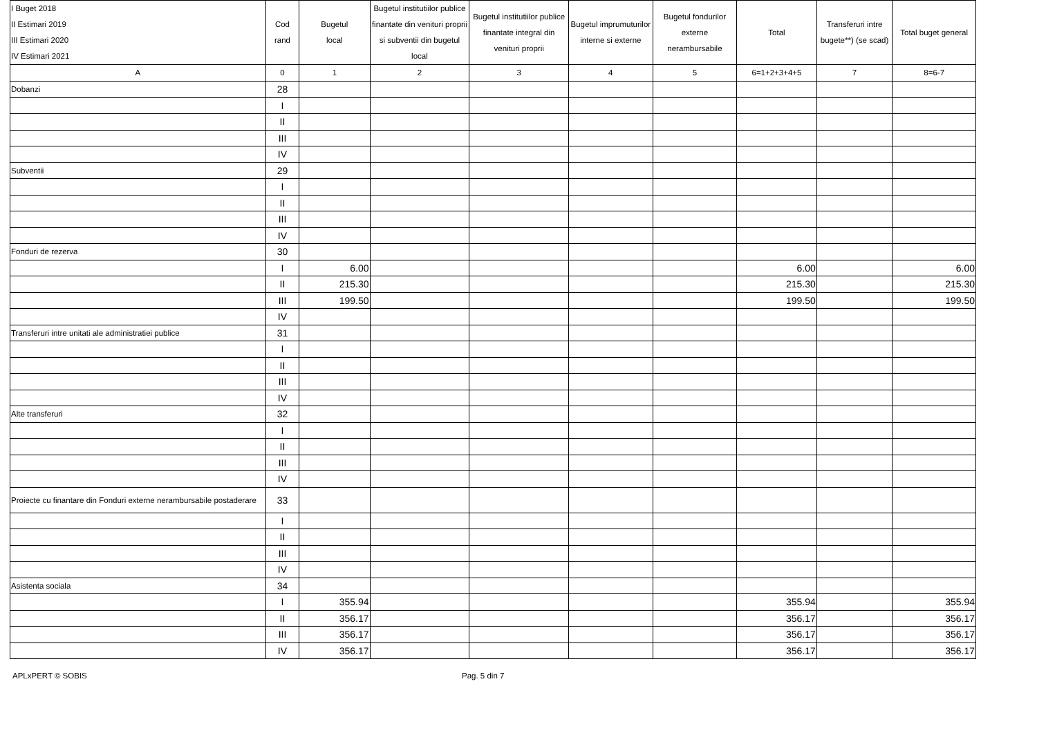| I Buget 2018 II Estimari 2019 III Estimari 2020 IV Estimari 2021 | Cod rand | Bugetul local | Bugetul institutiilor publice finantate din venituri proprii si subventii din bugetul local | Bugetul institutiilor publice finantate integral din venituri proprii | Bugetul imprumuturilor interne si externe | Bugetul fondurilor externe nerambursabile | Total | Transferuri intre bugete**) (se scad) | Total buget general |
| --- | --- | --- | --- | --- | --- | --- | --- | --- | --- |
| A | 0 | 1 | 2 | 3 | 4 | 5 | 6=1+2+3+4+5 | 7 | 8=6-7 |
| Dobanzi | 28 | | | | | | | | |
| | I | | | | | | | | |
| | II | | | | | | | | |
| | III | | | | | | | | |
| | IV | | | | | | | | |
| Subventii | 29 | | | | | | | | |
| | I | | | | | | | | |
| | II | | | | | | | | |
| | III | | | | | | | | |
| | IV | | | | | | | | |
| Fonduri de rezerva | 30 | | | | | | | | |
| | I | 6.00 | | | | | 6.00 | | 6.00 |
| | II | 215.30 | | | | | 215.30 | | 215.30 |
| | III | 199.50 | | | | | 199.50 | | 199.50 |
| | IV | | | | | | | | |
| Transferuri intre unitati ale administratiei publice | 31 | | | | | | | | |
| | I | | | | | | | | |
| | II | | | | | | | | |
| | III | | | | | | | | |
| | IV | | | | | | | | |
| Alte transferuri | 32 | | | | | | | | |
| | I | | | | | | | | |
| | II | | | | | | | | |
| | III | | | | | | | | |
| | IV | | | | | | | | |
| Proiecte cu finantare din Fonduri externe nerambursabile postaderare | 33 | | | | | | | | |
| | I | | | | | | | | |
| | II | | | | | | | | |
| | III | | | | | | | | |
| | IV | | | | | | | | |
| Asistenta sociala | 34 | | | | | | | | |
| | I | 355.94 | | | | | 355.94 | | 355.94 |
| | II | 356.17 | | | | | 356.17 | | 356.17 |
| | III | 356.17 | | | | | 356.17 | | 356.17 |
| | IV | 356.17 | | | | | 356.17 | | 356.17 |
APLxPERT © SOBIS Pag. 5 din 7